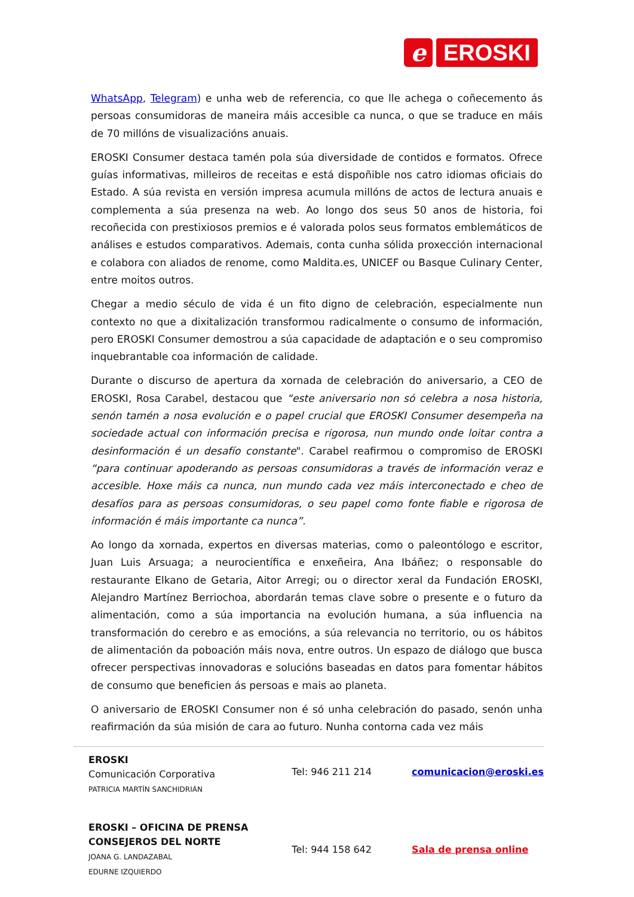e
EROSKI
WhatsApp, Telegram) e unha web de referencia, co que lle achega o coñecemento ás persoas consumidoras de maneira máis accesible ca nunca, o que se traduce en máis de 70 millóns de visualizacións anuais.
EROSKI Consumer destaca tamén pola súa diversidade de contidos e formatos. Ofrece guías informativas, milleiros de receitas e está dispoñible nos catro idiomas oficiais do Estado. A súa revista en versión impresa acumula millóns de actos de lectura anuais e complementa a súa presenza na web. Ao longo dos seus 50 anos de historia, foi recoñecida con prestixiosos premios e é valorada polos seus formatos emblemáticos de análises e estudos comparativos. Ademais, conta cunha sólida proxección internacional e colabora con aliados de renome, como Maldita.es, UNICEF ou Basque Culinary Center, entre moitos outros.
Chegar a medio século de vida é un fito digno de celebración, especialmente nun contexto no que a dixitalización transformou radicalmente o consumo de información, pero EROSKI Consumer demostrou a súa capacidade de adaptación e o seu compromiso inquebrantable coa información de calidade.
Durante o discurso de apertura da xornada de celebración do aniversario, a CEO de EROSKI, Rosa Carabel, destacou que “este aniversario non só celebra a nosa historia, senón tamén a nosa evolución e o papel crucial que EROSKI Consumer desempeña na sociedade actual con información precisa e rigorosa, nun mundo onde loitar contra a desinformación é un desafío constante". Carabel reafirmou o compromiso de EROSKI “para continuar apoderando as persoas consumidoras a través de información veraz e accesible. Hoxe máis ca nunca, nun mundo cada vez máis interconectado e cheo de desafíos para as persoas consumidoras, o seu papel como fonte fiable e rigorosa de información é máis importante ca nunca”.
Ao longo da xornada, expertos en diversas materias, como o paleontólogo e escritor, Juan Luis Arsuaga; a neurocientífica e enxeñeira, Ana Ibáñez; o responsable do restaurante Elkano de Getaria, Aitor Arregi; ou o director xeral da Fundación EROSKI, Alejandro Martínez Berriochoa, abordarán temas clave sobre o presente e o futuro da alimentación, como a súa importancia na evolución humana, a súa influencia na transformación do cerebro e as emocións, a súa relevancia no territorio, ou os hábitos de alimentación da poboación máis nova, entre outros. Un espazo de diálogo que busca ofrecer perspectivas innovadoras e solucións baseadas en datos para fomentar hábitos de consumo que beneficien ás persoas e mais ao planeta.
O aniversario de EROSKI Consumer non é só unha celebración do pasado, senón unha reafirmación da súa misión de cara ao futuro. Nunha contorna cada vez máis
| EROSKI Comunicación Corporativa PATRICIA MARTÍN SANCHIDRIÁN | Tel: 946 211 214 | comunicacion@eroski.es |
| EROSKI – OFICINA DE PRENSA CONSEJEROS DEL NORTE JOANA G. LANDAZABAL EDURNE IZQUIERDO | Tel: 944 158 642 | Sala de prensa online |